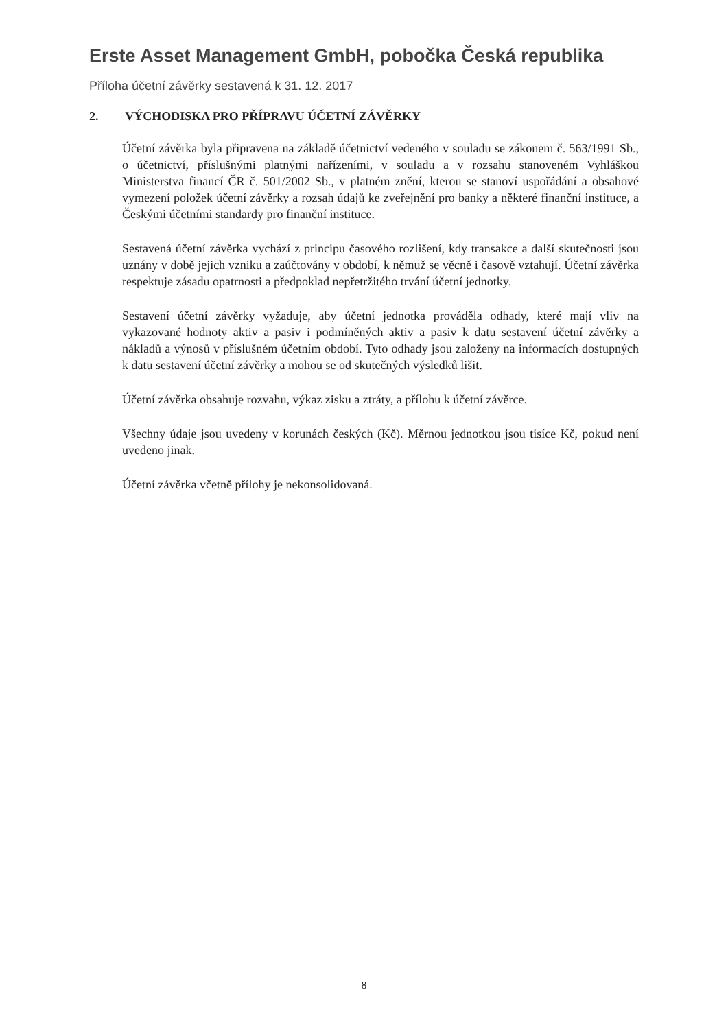Erste Asset Management GmbH, pobočka Česká republika
Příloha účetní závěrky sestavená k 31. 12. 2017
2. VÝCHODISKA PRO PŘÍPRAVU ÚČETNÍ ZÁVĚRKY
Účetní závěrka byla připravena na základě účetnictví vedeného v souladu se zákonem č. 563/1991 Sb., o účetnictví, příslušnými platnými nařízeními, v souladu a v rozsahu stanoveném Vyhláškou Ministerstva financí ČR č. 501/2002 Sb., v platném znění, kterou se stanoví uspořádání a obsahové vymezení položek účetní závěrky a rozsah údajů ke zveřejnění pro banky a některé finanční instituce, a Českými účetními standardy pro finanční instituce.
Sestavená účetní závěrka vychází z principu časového rozlišení, kdy transakce a další skutečnosti jsou uznány v době jejich vzniku a zaúčtovány v období, k němuž se věcně i časově vztahují. Účetní závěrka respektuje zásadu opatrnosti a předpoklad nepřetržitého trvání účetní jednotky.
Sestavení účetní závěrky vyžaduje, aby účetní jednotka prováděla odhady, které mají vliv na vykazované hodnoty aktiv a pasiv i podmíněných aktiv a pasiv k datu sestavení účetní závěrky a nákladů a výnosů v příslušném účetním období. Tyto odhady jsou založeny na informacích dostupných k datu sestavení účetní závěrky a mohou se od skutečných výsledků lišit.
Účetní závěrka obsahuje rozvahu, výkaz zisku a ztráty, a přílohu k účetní závěrce.
Všechny údaje jsou uvedeny v korunách českých (Kč). Měrnou jednotkou jsou tisíce Kč, pokud není uvedeno jinak.
Účetní závěrka včetně přílohy je nekonsolidovaná.
8